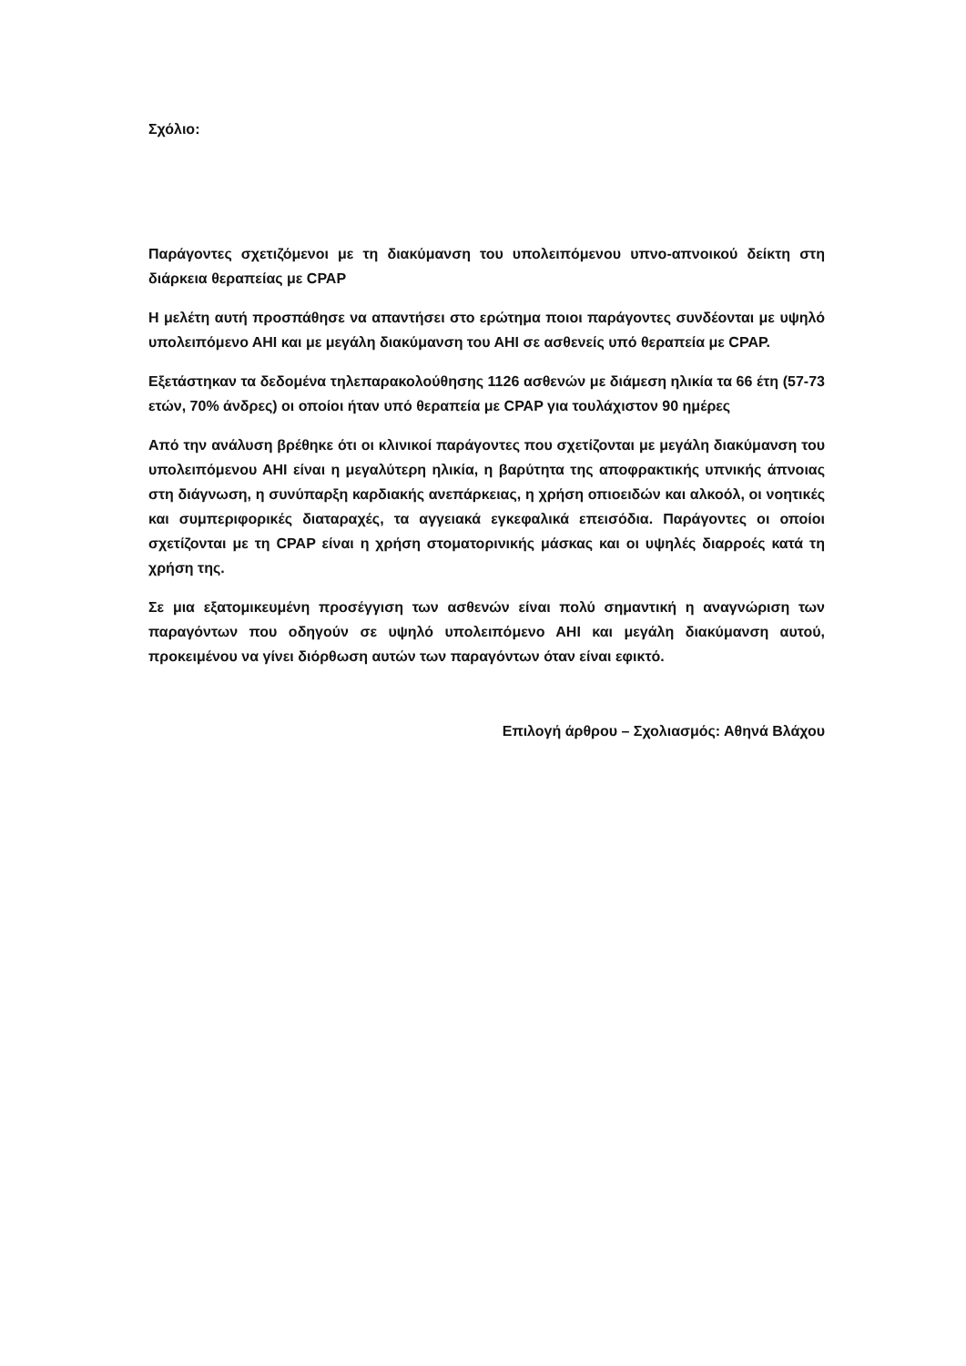Σχόλιο:
Παράγοντες σχετιζόμενοι με τη διακύμανση του υπολειπόμενου υπνο-απνοικού δείκτη στη διάρκεια θεραπείας με CPAP
Η μελέτη αυτή προσπάθησε να απαντήσει στο ερώτημα ποιοι παράγοντες συνδέονται με υψηλό υπολειπόμενο ΑΗΙ και με μεγάλη διακύμανση του ΑΗΙ σε ασθενείς υπό θεραπεία με CPAP.
Εξετάστηκαν τα δεδομένα τηλεπαρακολούθησης 1126 ασθενών με διάμεση ηλικία τα 66 έτη (57-73 ετών, 70% άνδρες) οι οποίοι ήταν υπό θεραπεία με CPAP για τουλάχιστον 90 ημέρες
Από την ανάλυση βρέθηκε ότι οι κλινικοί παράγοντες που σχετίζονται με μεγάλη διακύμανση του υπολειπόμενου ΑΗΙ είναι η μεγαλύτερη ηλικία, η βαρύτητα της αποφρακτικής υπνικής άπνοιας στη διάγνωση, η συνύπαρξη καρδιακής ανεπάρκειας, η χρήση οπιοειδών και αλκοόλ, οι νοητικές και συμπεριφορικές διαταραχές, τα αγγειακά εγκεφαλικά επεισόδια. Παράγοντες οι οποίοι σχετίζονται με τη CPAP είναι η χρήση στοματορινικής μάσκας και οι υψηλές διαρροές κατά τη χρήση της.
Σε μια εξατομικευμένη προσέγγιση των ασθενών είναι πολύ σημαντική η αναγνώριση των παραγόντων που οδηγούν σε υψηλό υπολειπόμενο ΑΗΙ και μεγάλη διακύμανση αυτού, προκειμένου να γίνει διόρθωση αυτών των παραγόντων όταν είναι εφικτό.
Επιλογή άρθρου – Σχολιασμός: Αθηνά Βλάχου